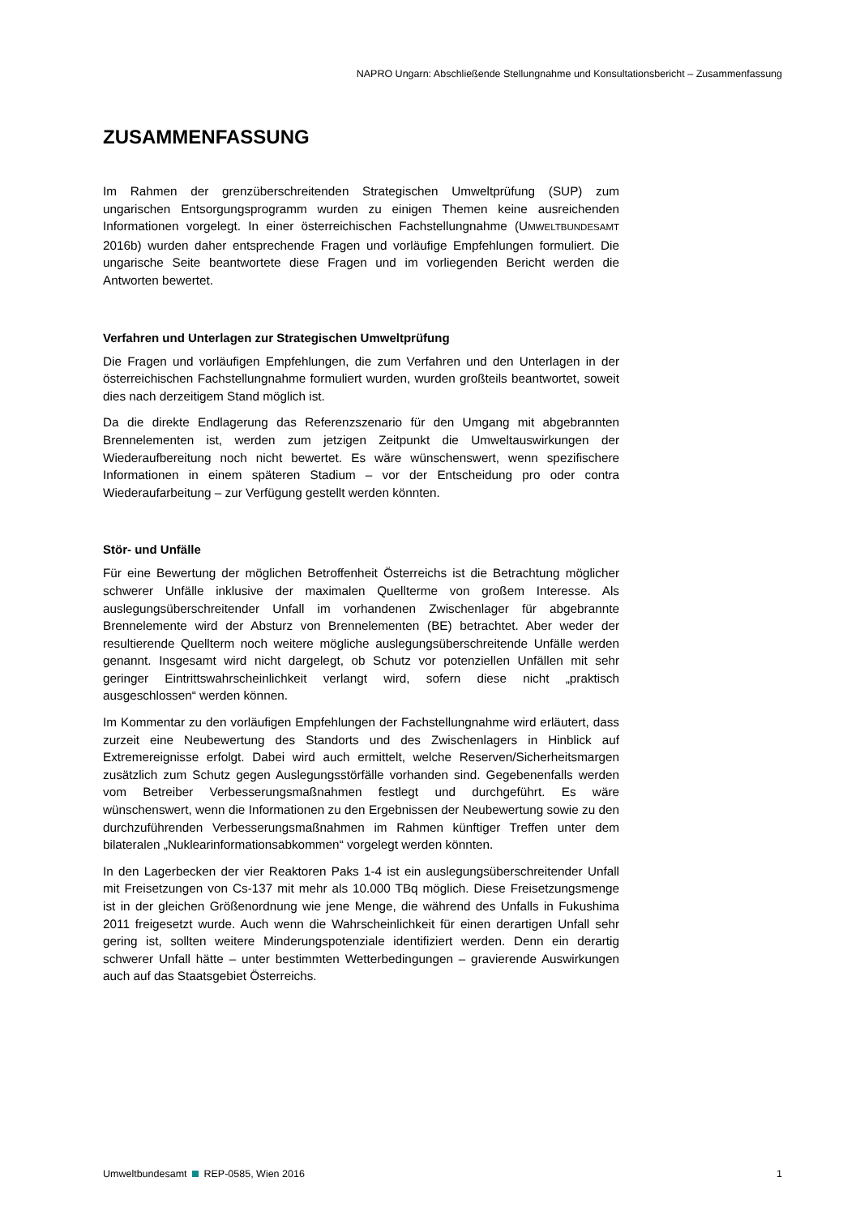NAPRO Ungarn: Abschließende Stellungnahme und Konsultationsbericht – Zusammenfassung
ZUSAMMENFASSUNG
Im Rahmen der grenzüberschreitenden Strategischen Umweltprüfung (SUP) zum ungarischen Entsorgungsprogramm wurden zu einigen Themen keine ausreichenden Informationen vorgelegt. In einer österreichischen Fachstellungnahme (UMWELTBUNDESAMT 2016b) wurden daher entsprechende Fragen und vorläufige Empfehlungen formuliert. Die ungarische Seite beantwortete diese Fragen und im vorliegenden Bericht werden die Antworten bewertet.
Verfahren und Unterlagen zur Strategischen Umweltprüfung
Die Fragen und vorläufigen Empfehlungen, die zum Verfahren und den Unterlagen in der österreichischen Fachstellungnahme formuliert wurden, wurden großteils beantwortet, soweit dies nach derzeitigem Stand möglich ist.
Da die direkte Endlagerung das Referenzszenario für den Umgang mit abgebrannten Brennelementen ist, werden zum jetzigen Zeitpunkt die Umweltauswirkungen der Wiederaufbereitung noch nicht bewertet. Es wäre wünschenswert, wenn spezifischere Informationen in einem späteren Stadium – vor der Entscheidung pro oder contra Wiederaufarbeitung – zur Verfügung gestellt werden könnten.
Stör- und Unfälle
Für eine Bewertung der möglichen Betroffenheit Österreichs ist die Betrachtung möglicher schwerer Unfälle inklusive der maximalen Quellterme von großem Interesse. Als auslegungsüberschreitender Unfall im vorhandenen Zwischenlager für abgebrannte Brennelemente wird der Absturz von Brennelementen (BE) betrachtet. Aber weder der resultierende Quellterm noch weitere mögliche auslegungsüberschreitende Unfälle werden genannt. Insgesamt wird nicht dargelegt, ob Schutz vor potenziellen Unfällen mit sehr geringer Eintrittswahrscheinlichkeit verlangt wird, sofern diese nicht „praktisch ausgeschlossen“ werden können.
Im Kommentar zu den vorläufigen Empfehlungen der Fachstellungnahme wird erläutert, dass zurzeit eine Neubewertung des Standorts und des Zwischenlagers in Hinblick auf Extremereignisse erfolgt. Dabei wird auch ermittelt, welche Reserven/Sicherheitsmargen zusätzlich zum Schutz gegen Auslegungsstörfälle vorhanden sind. Gegebenenfalls werden vom Betreiber Verbesserungsmaßnahmen festlegt und durchgeführt. Es wäre wünschenswert, wenn die Informationen zu den Ergebnissen der Neubewertung sowie zu den durchzuführenden Verbesserungsmaßnahmen im Rahmen künftiger Treffen unter dem bilateralen „Nuklearinformationsabkommen“ vorgelegt werden könnten.
In den Lagerbecken der vier Reaktoren Paks 1-4 ist ein auslegungsüberschreitender Unfall mit Freisetzungen von Cs-137 mit mehr als 10.000 TBq möglich. Diese Freisetzungsmenge ist in der gleichen Größenordnung wie jene Menge, die während des Unfalls in Fukushima 2011 freigesetzt wurde. Auch wenn die Wahrscheinlichkeit für einen derartigen Unfall sehr gering ist, sollten weitere Minderungspotenziale identifiziert werden. Denn ein derartig schwerer Unfall hätte – unter bestimmten Wetterbedingungen – gravierende Auswirkungen auch auf das Staatsgebiet Österreichs.
Umweltbundesamt REP-0585, Wien 2016 1